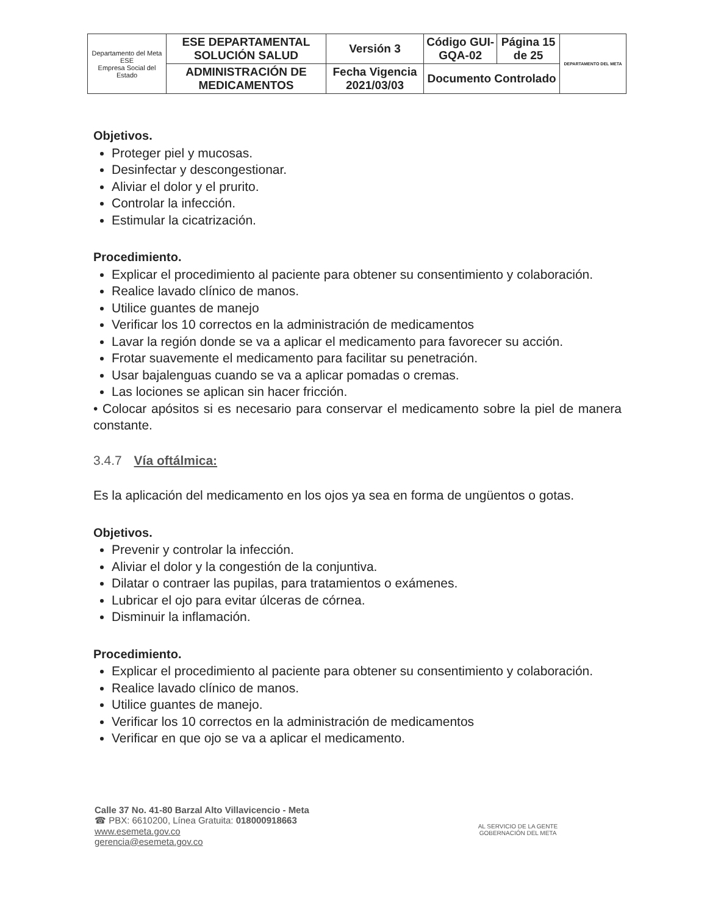| Departamento del Meta ESE Empresa Social del Estado | ESE DEPARTAMENTAL SOLUCIÓN SALUD | Versión 3 | Código GUI-GQA-02 | Página 15 de 25 | DEPARTAMENTO DEL META |
| | ADMINISTRACIÓN DE MEDICAMENTOS | Fecha Vigencia 2021/03/03 | Documento Controlado | | |
Objetivos.
Proteger piel y mucosas.
Desinfectar y descongestionar.
Aliviar el dolor y el prurito.
Controlar la infección.
Estimular la cicatrización.
Procedimiento.
Explicar el procedimiento al paciente para obtener su consentimiento y colaboración.
Realice lavado clínico de manos.
Utilice guantes de manejo
Verificar los 10 correctos en la administración de medicamentos
Lavar la región donde se va a aplicar el medicamento para favorecer su acción.
Frotar suavemente el medicamento para facilitar su penetración.
Usar bajalenguas cuando se va a aplicar pomadas o cremas.
Las lociones se aplican sin hacer fricción.
• Colocar apósitos si es necesario para conservar el medicamento sobre la piel de manera constante.
3.4.7 Vía oftálmica:
Es la aplicación del medicamento en los ojos ya sea en forma de ungüentos o gotas.
Objetivos.
Prevenir y controlar la infección.
Aliviar el dolor y la congestión de la conjuntiva.
Dilatar o contraer las pupilas, para tratamientos o exámenes.
Lubricar el ojo para evitar úlceras de córnea.
Disminuir la inflamación.
Procedimiento.
Explicar el procedimiento al paciente para obtener su consentimiento y colaboración.
Realice lavado clínico de manos.
Utilice guantes de manejo.
Verificar los 10 correctos en la administración de medicamentos
Verificar en que ojo se va a aplicar el medicamento.
Calle 37 No. 41-80 Barzal Alto Villavicencio - Meta
☎ PBX: 6610200, Línea Gratuita: 018000918663
www.esemeta.gov.co
gerencia@esemeta.gov.co
AL SERVICIO DE LA GENTE
GOBERNACIÓN DEL META